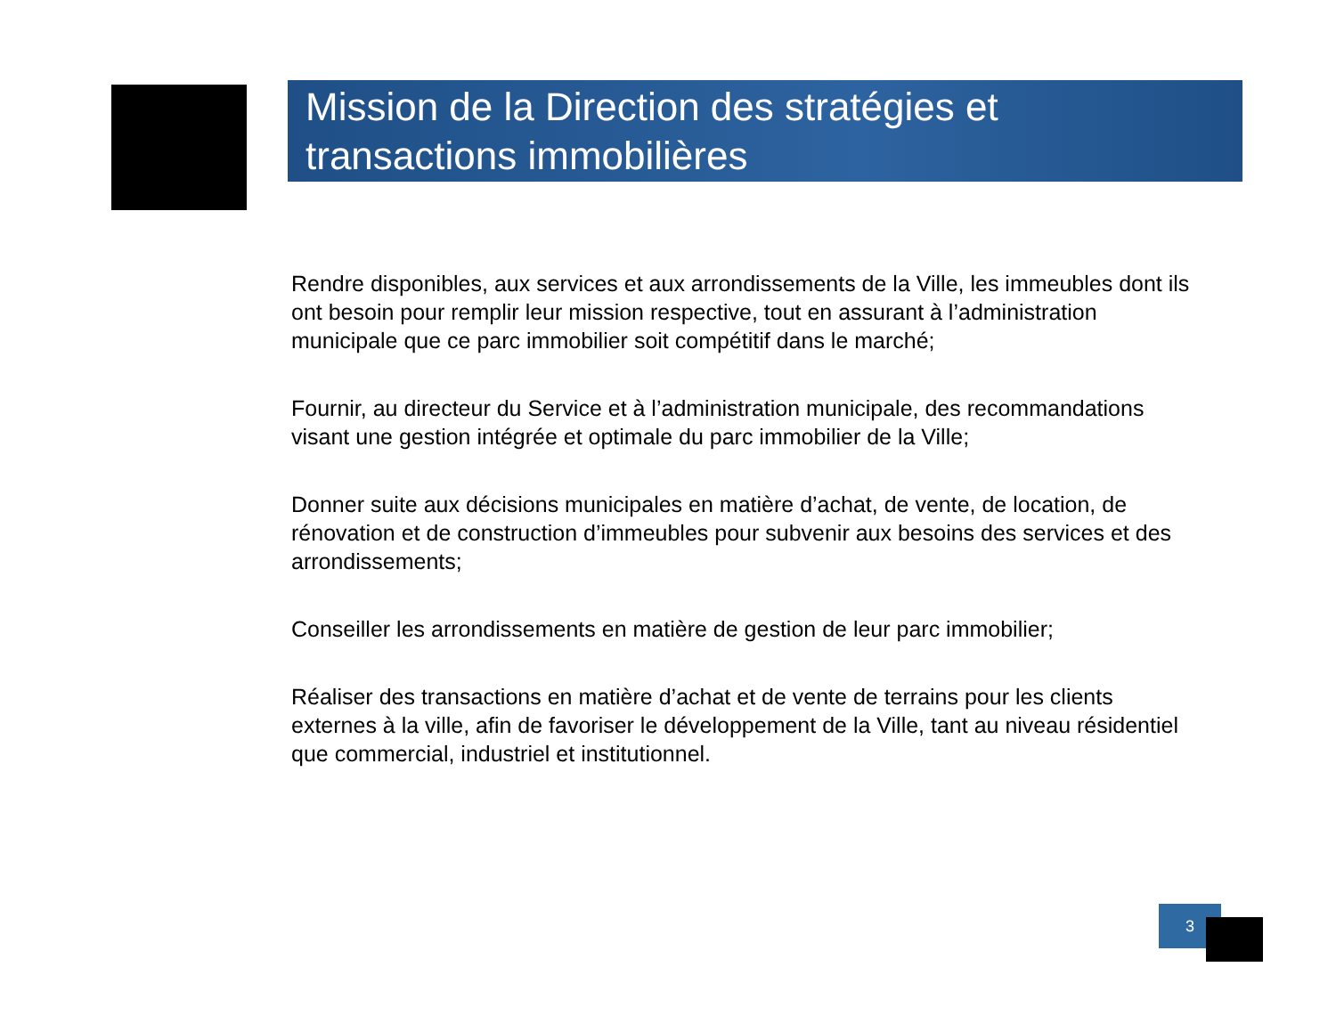Mission de la Direction des stratégies et transactions immobilières
Rendre disponibles, aux services et aux arrondissements de la Ville, les immeubles dont ils ont besoin pour remplir leur mission respective, tout en assurant à l’administration municipale que ce parc immobilier soit compétitif dans le marché;
Fournir, au directeur du Service et à l’administration municipale, des recommandations visant une gestion intégrée et optimale du parc immobilier de la Ville;
Donner suite aux décisions municipales en matière d’achat, de vente, de location, de rénovation et de construction d’immeubles pour subvenir aux besoins des services et des arrondissements;
Conseiller les arrondissements en matière de gestion de leur parc immobilier;
Réaliser des transactions en matière d’achat et de vente de terrains pour les clients externes à la ville, afin de favoriser le développement de la Ville, tant au niveau résidentiel que commercial, industriel et institutionnel.
3